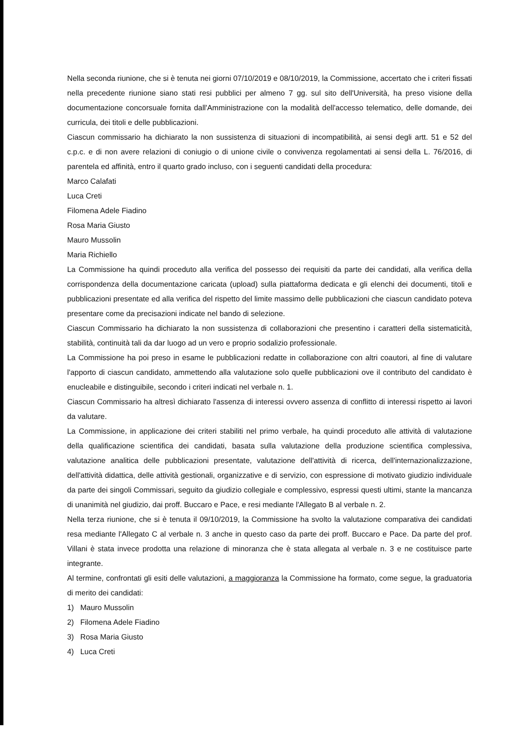Nella seconda riunione, che si è tenuta nei giorni 07/10/2019 e 08/10/2019, la Commissione, accertato che i criteri fissati nella precedente riunione siano stati resi pubblici per almeno 7 gg. sul sito dell'Università, ha preso visione della documentazione concorsuale fornita dall'Amministrazione con la modalità dell'accesso telematico, delle domande, dei curricula, dei titoli e delle pubblicazioni.
Ciascun commissario ha dichiarato la non sussistenza di situazioni di incompatibilità, ai sensi degli artt. 51 e 52 del c.p.c. e di non avere relazioni di coniugio o di unione civile o convivenza regolamentati ai sensi della L. 76/2016, di parentela ed affinità, entro il quarto grado incluso, con i seguenti candidati della procedura:
Marco Calafati
Luca Creti
Filomena Adele Fiadino
Rosa Maria Giusto
Mauro Mussolin
Maria Richiello
La Commissione ha quindi proceduto alla verifica del possesso dei requisiti da parte dei candidati, alla verifica della corrispondenza della documentazione caricata (upload) sulla piattaforma dedicata e gli elenchi dei documenti, titoli e pubblicazioni presentate ed alla verifica del rispetto del limite massimo delle pubblicazioni che ciascun candidato poteva presentare come da precisazioni indicate nel bando di selezione.
Ciascun Commissario ha dichiarato la non sussistenza di collaborazioni che presentino i caratteri della sistematicità, stabilità, continuità tali da dar luogo ad un vero e proprio sodalizio professionale.
La Commissione ha poi preso in esame le pubblicazioni redatte in collaborazione con altri coautori, al fine di valutare l'apporto di ciascun candidato, ammettendo alla valutazione solo quelle pubblicazioni ove il contributo del candidato è enucleabile e distinguibile, secondo i criteri indicati nel verbale n. 1.
Ciascun Commissario ha altresì dichiarato l'assenza di interessi ovvero assenza di conflitto di interessi rispetto ai lavori da valutare.
La Commissione, in applicazione dei criteri stabiliti nel primo verbale, ha quindi proceduto alle attività di valutazione della qualificazione scientifica dei candidati, basata sulla valutazione della produzione scientifica complessiva, valutazione analitica delle pubblicazioni presentate, valutazione dell'attività di ricerca, dell'internazionalizzazione, dell'attività didattica, delle attività gestionali, organizzative e di servizio, con espressione di motivato giudizio individuale da parte dei singoli Commissari, seguito da giudizio collegiale e complessivo, espressi questi ultimi, stante la mancanza di unanimità nel giudizio, dai proff. Buccaro e Pace, e resi mediante l'Allegato B al verbale n. 2.
Nella terza riunione, che si è tenuta il 09/10/2019, la Commissione ha svolto la valutazione comparativa dei candidati resa mediante l'Allegato C al verbale n. 3 anche in questo caso da parte dei proff. Buccaro e Pace. Da parte del prof. Villani è stata invece prodotta una relazione di minoranza che è stata allegata al verbale n. 3 e ne costituisce parte integrante.
Al termine, confrontati gli esiti delle valutazioni, a maggioranza la Commissione ha formato, come segue, la graduatoria di merito dei candidati:
1) Mauro Mussolin
2) Filomena Adele Fiadino
3) Rosa Maria Giusto
4) Luca Creti